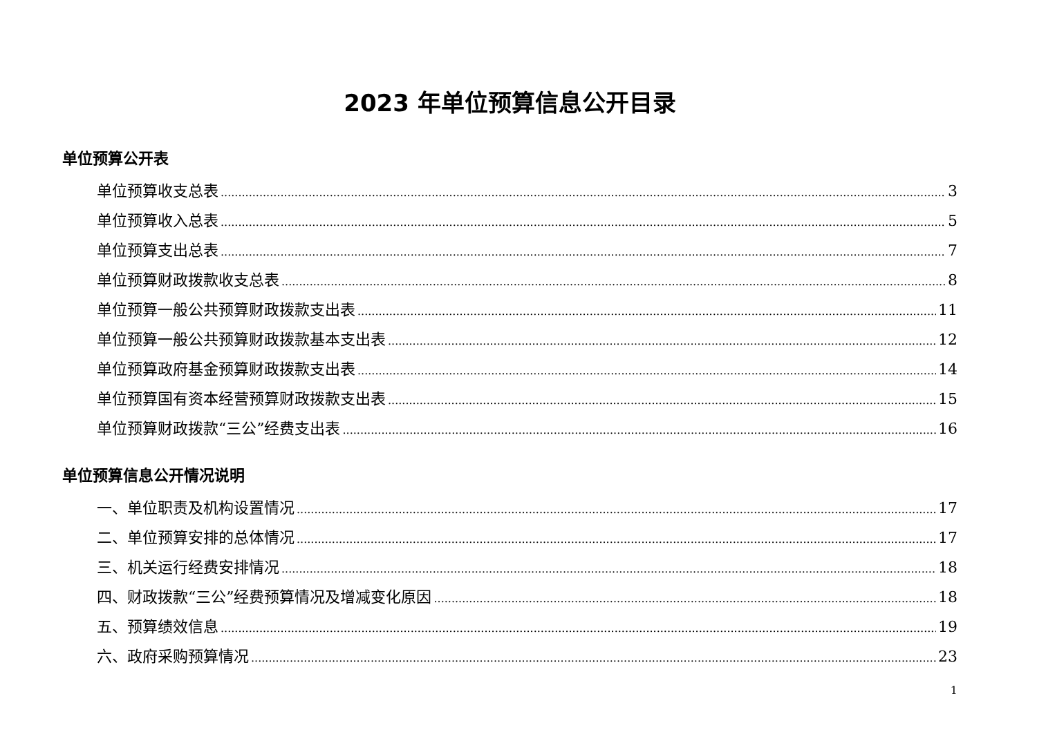2023 年单位预算信息公开目录
单位预算公开表
单位预算收支总表 3
单位预算收入总表 5
单位预算支出总表 7
单位预算财政拨款收支总表 8
单位预算一般公共预算财政拨款支出表 11
单位预算一般公共预算财政拨款基本支出表 12
单位预算政府基金预算财政拨款支出表 14
单位预算国有资本经营预算财政拨款支出表 15
单位预算财政拨款“三公”经费支出表 16
单位预算信息公开情况说明
一、单位职责及机构设置情况 17
二、单位预算安排的总体情况 17
三、机关运行经费安排情况 18
四、财政拨款“三公”经费预算情况及增减变化原因 18
五、预算绩效信息 19
六、政府采购预算情况 23
1